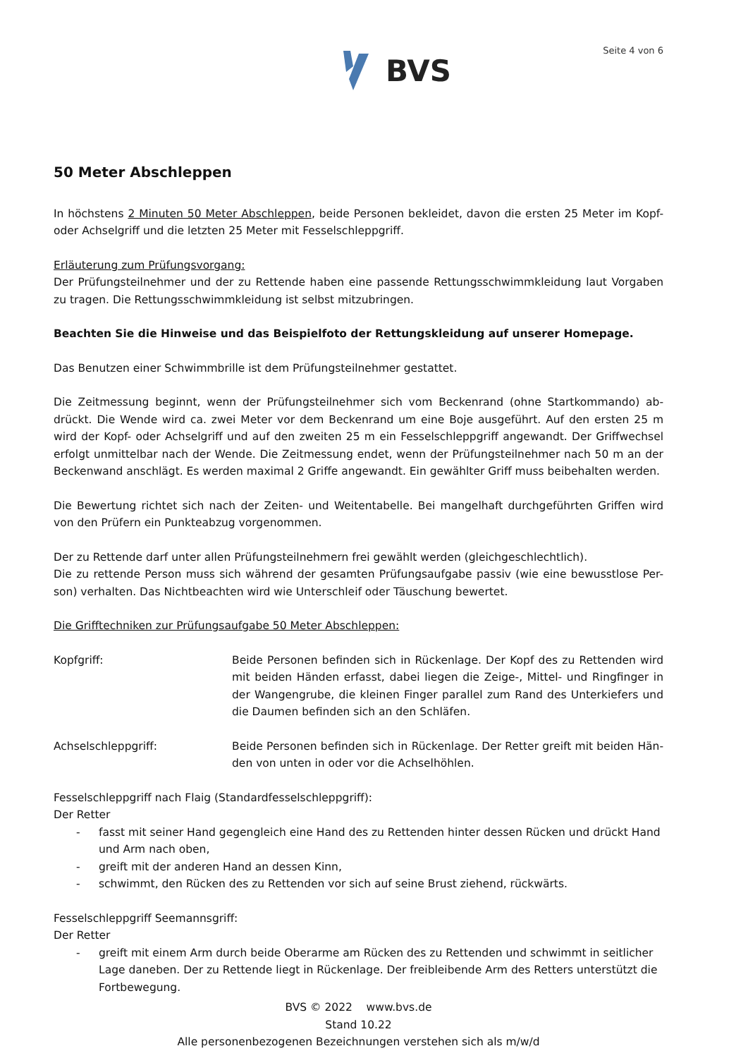BVS
Seite 4 von 6
50 Meter Abschleppen
In höchstens 2 Minuten 50 Meter Abschleppen, beide Personen bekleidet, davon die ersten 25 Meter im Kopf- oder Achselgriff und die letzten 25 Meter mit Fesselschleppgriff.
Erläuterung zum Prüfungsvorgang:
Der Prüfungsteilnehmer und der zu Rettende haben eine passende Rettungsschwimmkleidung laut Vorgaben zu tragen. Die Rettungsschwimmkleidung ist selbst mitzubringen.
Beachten Sie die Hinweise und das Beispielfoto der Rettungskleidung auf unserer Homepage.
Das Benutzen einer Schwimmbrille ist dem Prüfungsteilnehmer gestattet.
Die Zeitmessung beginnt, wenn der Prüfungsteilnehmer sich vom Beckenrand (ohne Startkommando) ab-drückt. Die Wende wird ca. zwei Meter vor dem Beckenrand um eine Boje ausgeführt. Auf den ersten 25 m wird der Kopf- oder Achselgriff und auf den zweiten 25 m ein Fesselschleppgriff angewandt. Der Griffwechsel erfolgt unmittelbar nach der Wende. Die Zeitmessung endet, wenn der Prüfungsteilnehmer nach 50 m an der Beckenwand anschlägt. Es werden maximal 2 Griffe angewandt. Ein gewählter Griff muss beibehalten werden.
Die Bewertung richtet sich nach der Zeiten- und Weitentabelle. Bei mangelhaft durchgeführten Griffen wird von den Prüfern ein Punkteabzug vorgenommen.
Der zu Rettende darf unter allen Prüfungsteilnehmern frei gewählt werden (gleichgeschlechtlich).
Die zu rettende Person muss sich während der gesamten Prüfungsaufgabe passiv (wie eine bewusstlose Per-son) verhalten. Das Nichtbeachten wird wie Unterschleif oder Täuschung bewertet.
Die Grifftechniken zur Prüfungsaufgabe 50 Meter Abschleppen:
Kopfgriff: Beide Personen befinden sich in Rückenlage. Der Kopf des zu Rettenden wird mit beiden Händen erfasst, dabei liegen die Zeige-, Mittel- und Ringfinger in der Wangengrube, die kleinen Finger parallel zum Rand des Unterkiefers und die Daumen befinden sich an den Schläfen.
Achselschleppgriff: Beide Personen befinden sich in Rückenlage. Der Retter greift mit beiden Hän-den von unten in oder vor die Achselhöhlen.
Fesselschleppgriff nach Flaig (Standardfesselschleppgriff):
Der Retter
- fasst mit seiner Hand gegengleich eine Hand des zu Rettenden hinter dessen Rücken und drückt Hand und Arm nach oben,
- greift mit der anderen Hand an dessen Kinn,
- schwimmt, den Rücken des zu Rettenden vor sich auf seine Brust ziehend, rückwärts.
Fesselschleppgriff Seemannsgriff:
Der Retter
- greift mit einem Arm durch beide Oberarme am Rücken des zu Rettenden und schwimmt in seitlicher Lage daneben. Der zu Rettende liegt in Rückenlage. Der freibleibende Arm des Retters unterstützt die Fortbewegung.
BVS © 2022 www.bvs.de
Stand 10.22
Alle personenbezogenen Bezeichnungen verstehen sich als m/w/d